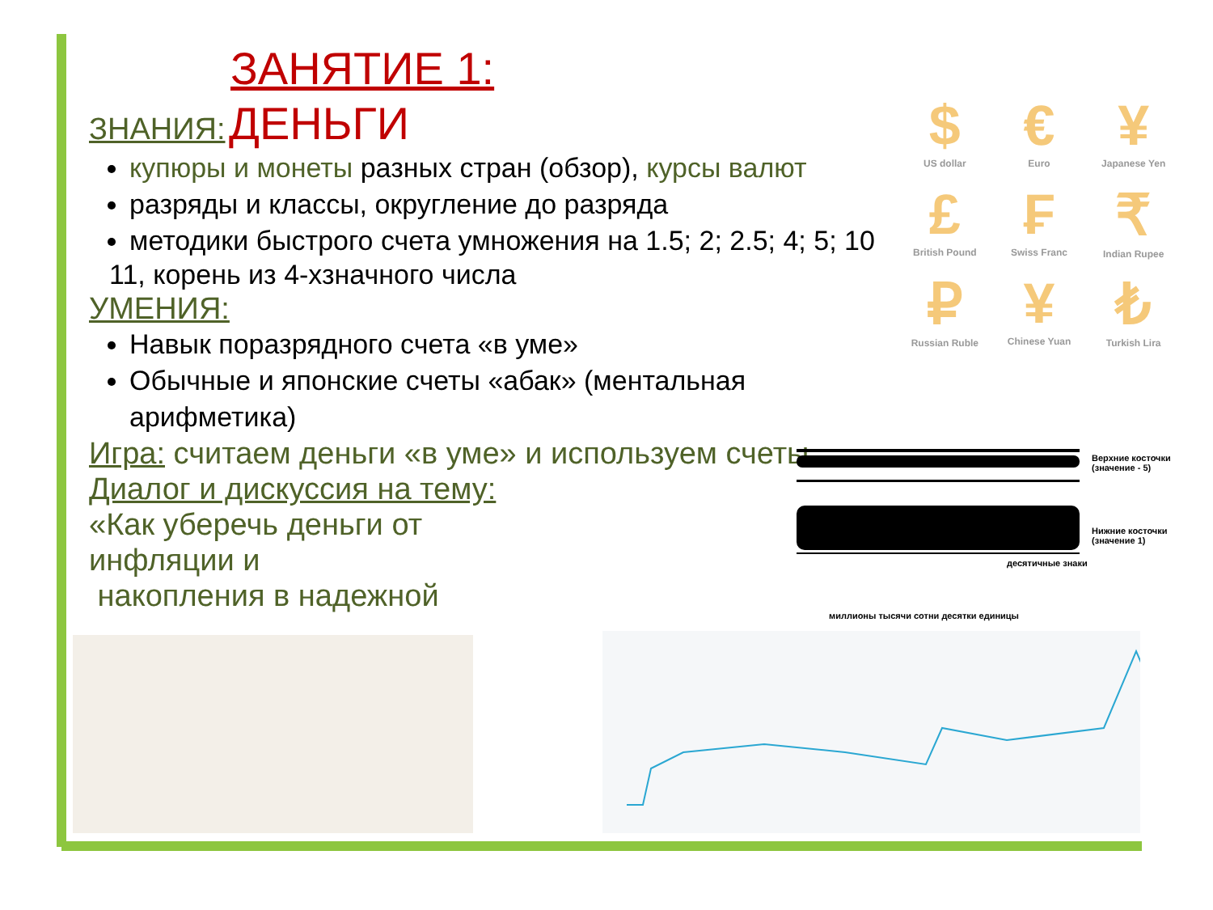ЗАНЯТИЕ 1:
ЗНАНИЯ: ДЕНЬГИ
купюры и монеты разных стран (обзор), курсы валют
разряды и классы, округление до разряда
методики быстрого счета умножения на 1.5; 2; 2.5; 4; 5; 10
11, корень из 4-хзначного числа
УМЕНИЯ:
Навык поразрядного счета «в уме»
Обычные и японские счеты «абак» (ментальная арифметика)
Игра: считаем деньги «в уме» и используем счеты
Диалог и дискуссия на тему:
«Как уберечь деньги от
инфляции и
накопления в надежной
$
US dollar
€
Euro
¥
Japanese Yen
£
British Pound
₣
Swiss Franc
₹
Indian Rupee
₽
Russian Ruble
¥
Chinese Yuan
₺
Turkish Lira
Верхние косточки (значение - 5)
Нижние косточки (значение 1)
десятичные знаки
миллионы тысячи сотни десятки единицы